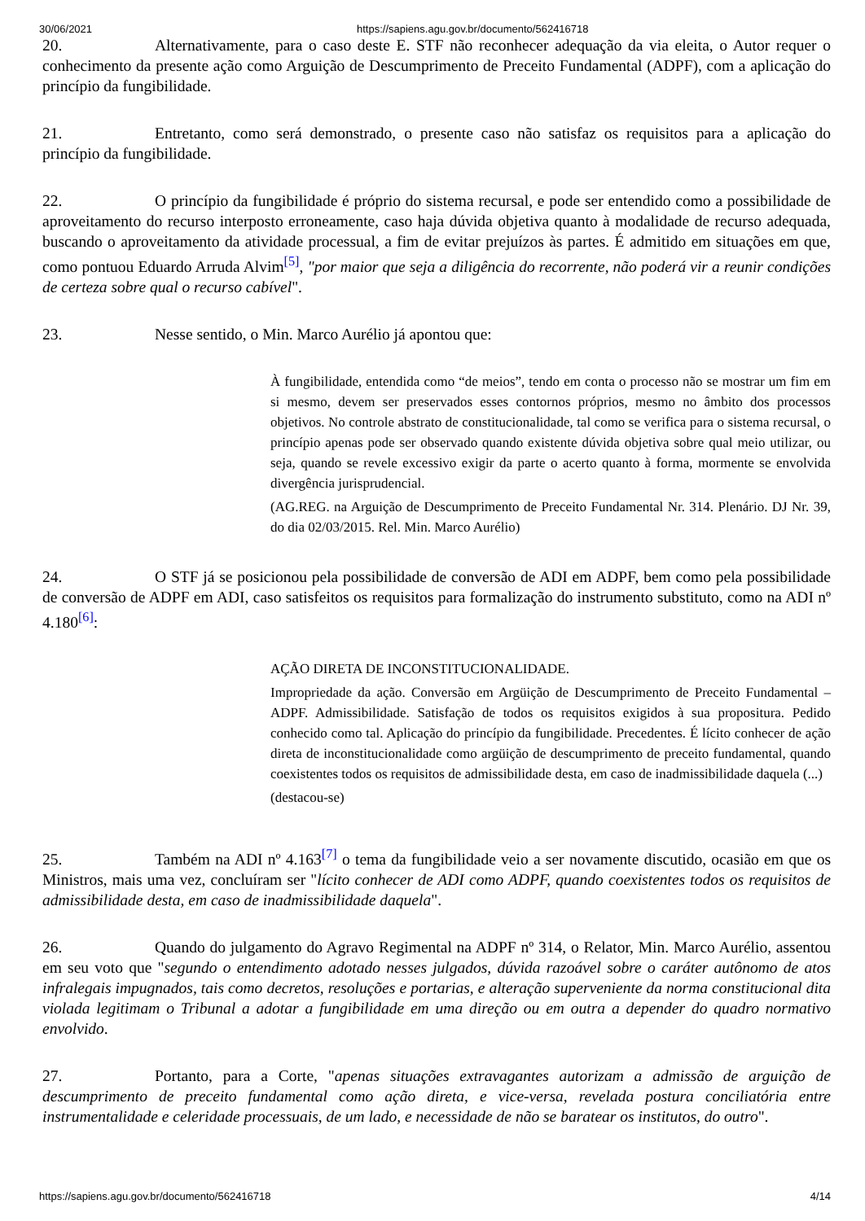30/06/2021 https://sapiens.agu.gov.br/documento/562416718
20. Alternativamente, para o caso deste E. STF não reconhecer adequação da via eleita, o Autor requer o conhecimento da presente ação como Arguição de Descumprimento de Preceito Fundamental (ADPF), com a aplicação do princípio da fungibilidade.
21. Entretanto, como será demonstrado, o presente caso não satisfaz os requisitos para a aplicação do princípio da fungibilidade.
22. O princípio da fungibilidade é próprio do sistema recursal, e pode ser entendido como a possibilidade de aproveitamento do recurso interposto erroneamente, caso haja dúvida objetiva quanto à modalidade de recurso adequada, buscando o aproveitamento da atividade processual, a fim de evitar prejuízos às partes. É admitido em situações em que, como pontuou Eduardo Arruda Alvim<sup>[5]</sup>, "por maior que seja a diligência do recorrente, não poderá vir a reunir condições de certeza sobre qual o recurso cabível".
23. Nesse sentido, o Min. Marco Aurélio já apontou que:
À fungibilidade, entendida como “de meios”, tendo em conta o processo não se mostrar um fim em si mesmo, devem ser preservados esses contornos próprios, mesmo no âmbito dos processos objetivos. No controle abstrato de constitucionalidade, tal como se verifica para o sistema recursal, o princípio apenas pode ser observado quando existente dúvida objetiva sobre qual meio utilizar, ou seja, quando se revele excessivo exigir da parte o acerto quanto à forma, mormente se envolvida divergência jurisprudencial.
(AG.REG. na Arguição de Descumprimento de Preceito Fundamental Nr. 314. Plenário. DJ Nr. 39, do dia 02/03/2015. Rel. Min. Marco Aurélio)
24. O STF já se posicionou pela possibilidade de conversão de ADI em ADPF, bem como pela possibilidade de conversão de ADPF em ADI, caso satisfeitos os requisitos para formalização do instrumento substituto, como na ADI nº 4.180<sup>[6]</sup>:
AÇÃO DIRETA DE INCONSTITUCIONALIDADE.
Impropriedade da ação. Conversão em Argüição de Descumprimento de Preceito Fundamental – ADPF. Admissibilidade. Satisfação de todos os requisitos exigidos à sua propositura. Pedido conhecido como tal. Aplicação do princípio da fungibilidade. Precedentes. É lícito conhecer de ação direta de inconstitucionalidade como argüição de descumprimento de preceito fundamental, quando coexistentes todos os requisitos de admissibilidade desta, em caso de inadmissibilidade daquela (...)
(destacou-se)
25. Também na ADI nº 4.163<sup>[7]</sup> o tema da fungibilidade veio a ser novamente discutido, ocasião em que os Ministros, mais uma vez, concluíram ser "lícito conhecer de ADI como ADPF, quando coexistentes todos os requisitos de admissibilidade desta, em caso de inadmissibilidade daquela".
26. Quando do julgamento do Agravo Regimental na ADPF nº 314, o Relator, Min. Marco Aurélio, assentou em seu voto que "segundo o entendimento adotado nesses julgados, dúvida razoável sobre o caráter autônomo de atos infralegais impugnados, tais como decretos, resoluções e portarias, e alteração superveniente da norma constitucional dita violada legitimam o Tribunal a adotar a fungibilidade em uma direção ou em outra a depender do quadro normativo envolvido.
27. Portanto, para a Corte, "apenas situações extravagantes autorizam a admissão de arguição de descumprimento de preceito fundamental como ação direta, e vice-versa, revelada postura conciliatória entre instrumentalidade e celeridade processuais, de um lado, e necessidade de não se baratear os institutos, do outro".
https://sapiens.agu.gov.br/documento/562416718 4/14